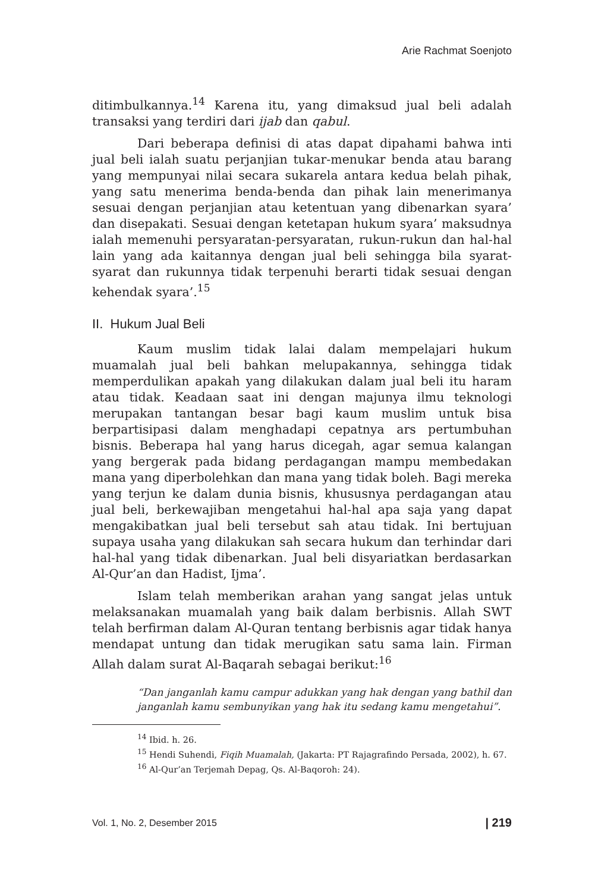Arie Rachmat Soenjoto
ditimbulkannya.<sup>14</sup> Karena itu, yang dimaksud jual beli adalah transaksi yang terdiri dari ijab dan qabul.
Dari beberapa definisi di atas dapat dipahami bahwa inti jual beli ialah suatu perjanjian tukar-menukar benda atau barang yang mempunyai nilai secara sukarela antara kedua belah pihak, yang satu menerima benda-benda dan pihak lain menerimanya sesuai dengan perjanjian atau ketentuan yang dibenarkan syara’ dan disepakati. Sesuai dengan ketetapan hukum syara’ maksudnya ialah memenuhi persyaratan-persyaratan, rukun-rukun dan hal-hal lain yang ada kaitannya dengan jual beli sehingga bila syarat-syarat dan rukunnya tidak terpenuhi berarti tidak sesuai dengan kehendak syara’.<sup>15</sup>
II. Hukum Jual Beli
Kaum muslim tidak lalai dalam mempelajari hukum muamalah jual beli bahkan melupakannya, sehingga tidak memperdulikan apakah yang dilakukan dalam jual beli itu haram atau tidak. Keadaan saat ini dengan majunya ilmu teknologi merupakan tantangan besar bagi kaum muslim untuk bisa berpartisipasi dalam menghadapi cepatnya ars pertumbuhan bisnis. Beberapa hal yang harus dicegah, agar semua kalangan yang bergerak pada bidang perdagangan mampu membedakan mana yang diperbolehkan dan mana yang tidak boleh. Bagi mereka yang terjun ke dalam dunia bisnis, khususnya perdagangan atau jual beli, berkewajiban mengetahui hal-hal apa saja yang dapat mengakibatkan jual beli tersebut sah atau tidak. Ini bertujuan supaya usaha yang dilakukan sah secara hukum dan terhindar dari hal-hal yang tidak dibenarkan. Jual beli disyariatkan berdasarkan Al-Qur’an dan Hadist, Ijma’.
Islam telah memberikan arahan yang sangat jelas untuk melaksanakan muamalah yang baik dalam berbisnis. Allah SWT telah berfirman dalam Al-Quran tentang berbisnis agar tidak hanya mendapat untung dan tidak merugikan satu sama lain. Firman Allah dalam surat Al-Baqarah sebagai berikut:<sup>16</sup>
“Dan janganlah kamu campur adukkan yang hak dengan yang bathil dan janganlah kamu sembunyikan yang hak itu sedang kamu mengetahui”.
<sup>14</sup> Ibid. h. 26.
<sup>15</sup> Hendi Suhendi, Fiqih Muamalah, (Jakarta: PT Rajagrafindo Persada, 2002), h. 67.
<sup>16</sup> Al-Qur’an Terjemah Depag, Qs. Al-Baqoroh: 24).
Vol. 1, No. 2, Desember 2015 | 219